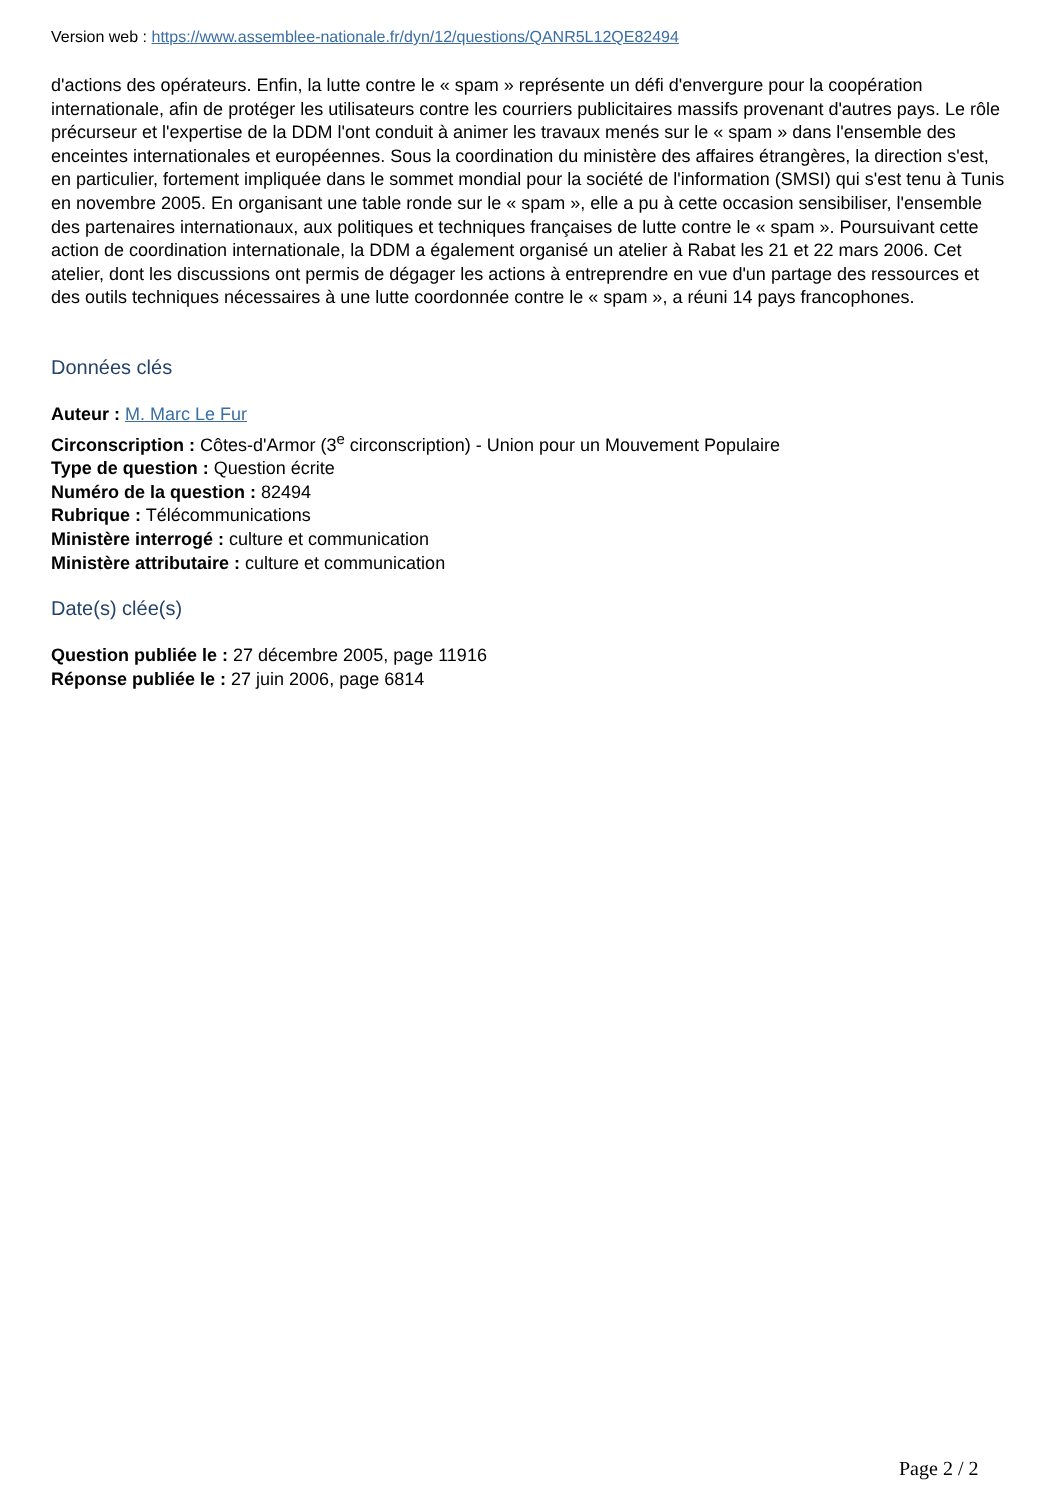Version web : https://www.assemblee-nationale.fr/dyn/12/questions/QANR5L12QE82494
d'actions des opérateurs. Enfin, la lutte contre le « spam » représente un défi d'envergure pour la coopération internationale, afin de protéger les utilisateurs contre les courriers publicitaires massifs provenant d'autres pays. Le rôle précurseur et l'expertise de la DDM l'ont conduit à animer les travaux menés sur le « spam » dans l'ensemble des enceintes internationales et européennes. Sous la coordination du ministère des affaires étrangères, la direction s'est, en particulier, fortement impliquée dans le sommet mondial pour la société de l'information (SMSI) qui s'est tenu à Tunis en novembre 2005. En organisant une table ronde sur le « spam », elle a pu à cette occasion sensibiliser, l'ensemble des partenaires internationaux, aux politiques et techniques françaises de lutte contre le « spam ». Poursuivant cette action de coordination internationale, la DDM a également organisé un atelier à Rabat les 21 et 22 mars 2006. Cet atelier, dont les discussions ont permis de dégager les actions à entreprendre en vue d'un partage des ressources et des outils techniques nécessaires à une lutte coordonnée contre le « spam », a réuni 14 pays francophones.
Données clés
Auteur : M. Marc Le Fur
Circonscription : Côtes-d'Armor (3<sup>e</sup> circonscription) - Union pour un Mouvement Populaire
Type de question : Question écrite
Numéro de la question : 82494
Rubrique : Télécommunications
Ministère interrogé : culture et communication
Ministère attributaire : culture et communication
Date(s) clée(s)
Question publiée le : 27 décembre 2005, page 11916
Réponse publiée le : 27 juin 2006, page 6814
Page 2 / 2